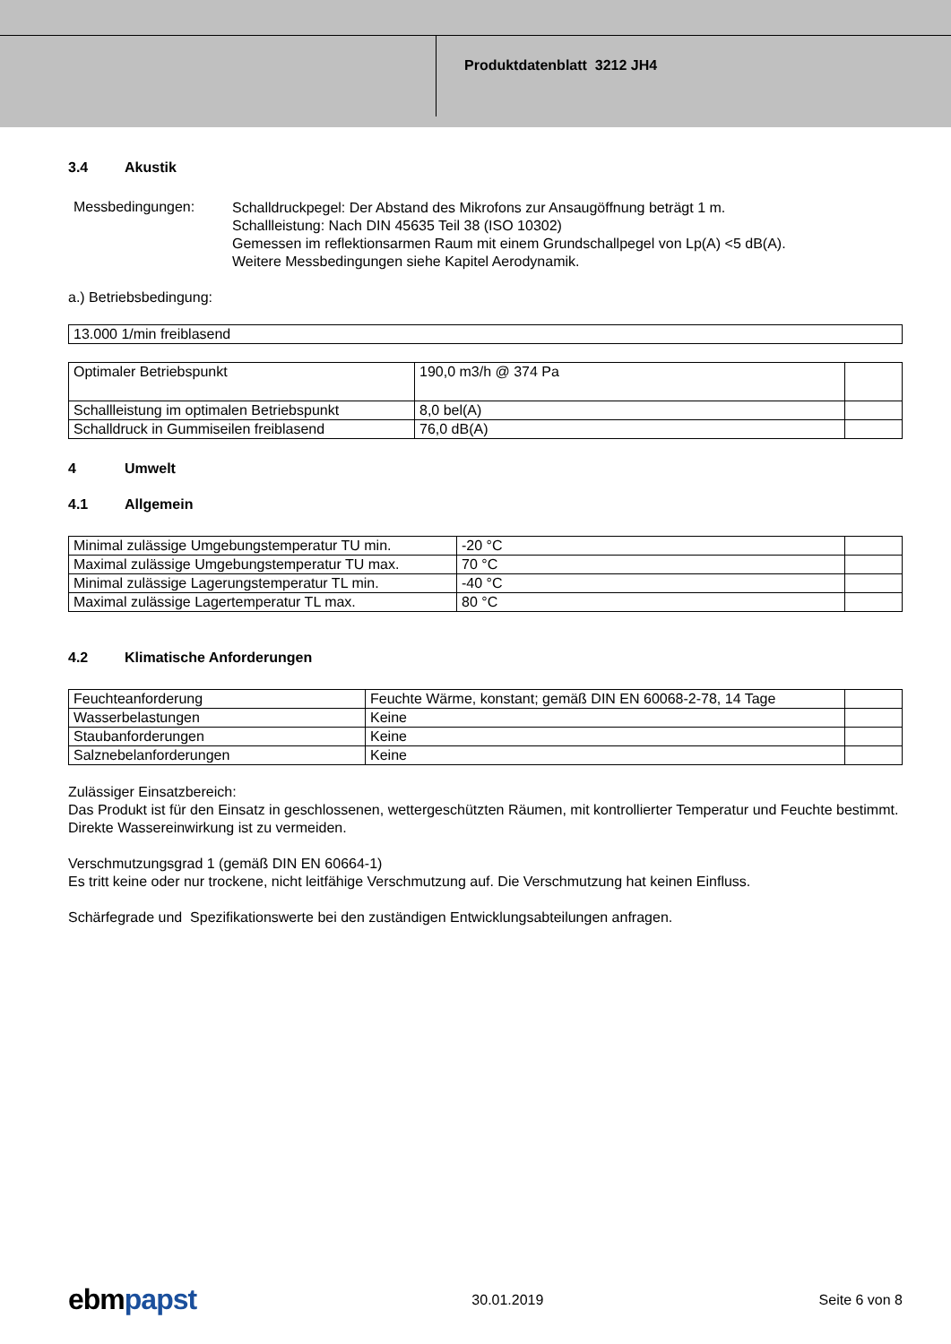Produktdatenblatt 3212 JH4
3.4 Akustik
Messbedingungen:
Schalldruckpegel: Der Abstand des Mikrofons zur Ansaugöffnung beträgt 1 m.
Schallleistung: Nach DIN 45635 Teil 38 (ISO 10302)
Gemessen im reflektionsarmen Raum mit einem Grundschallpegel von Lp(A) <5 dB(A).
Weitere Messbedingungen siehe Kapitel Aerodynamik.
a.) Betriebsbedingung:
| 13.000 1/min freiblasend |
| Optimaler Betriebspunkt | 190,0 m3/h @ 374 Pa | |
| Schallleistung im optimalen Betriebspunkt | 8,0 bel(A) | |
| Schalldruck in Gummiseilen freiblasend | 76,0 dB(A) | |
4 Umwelt
4.1 Allgemein
| Minimal zulässige Umgebungstemperatur TU min. | -20 °C | |
| Maximal zulässige Umgebungstemperatur TU max. | 70 °C | |
| Minimal zulässige Lagerungstemperatur TL min. | -40 °C | |
| Maximal zulässige Lagertemperatur TL max. | 80 °C | |
4.2 Klimatische Anforderungen
| Feuchteanforderung | Feuchte Wärme, konstant; gemäß DIN EN 60068-2-78, 14 Tage | |
| Wasserbelastungen | Keine | |
| Staubanforderungen | Keine | |
| Salznebelanforderungen | Keine | |
Zulässiger Einsatzbereich:
Das Produkt ist für den Einsatz in geschlossenen, wettergeschützten Räumen, mit kontrollierter Temperatur und Feuchte bestimmt. Direkte Wassereinwirkung ist zu vermeiden.
Verschmutzungsgrad 1 (gemäß DIN EN 60664-1)
Es tritt keine oder nur trockene, nicht leitfähige Verschmutzung auf. Die Verschmutzung hat keinen Einfluss.
Schärfegrade und Spezifikationswerte bei den zuständigen Entwicklungsabteilungen anfragen.
ebmpapst
30.01.2019 Seite 6 von 8